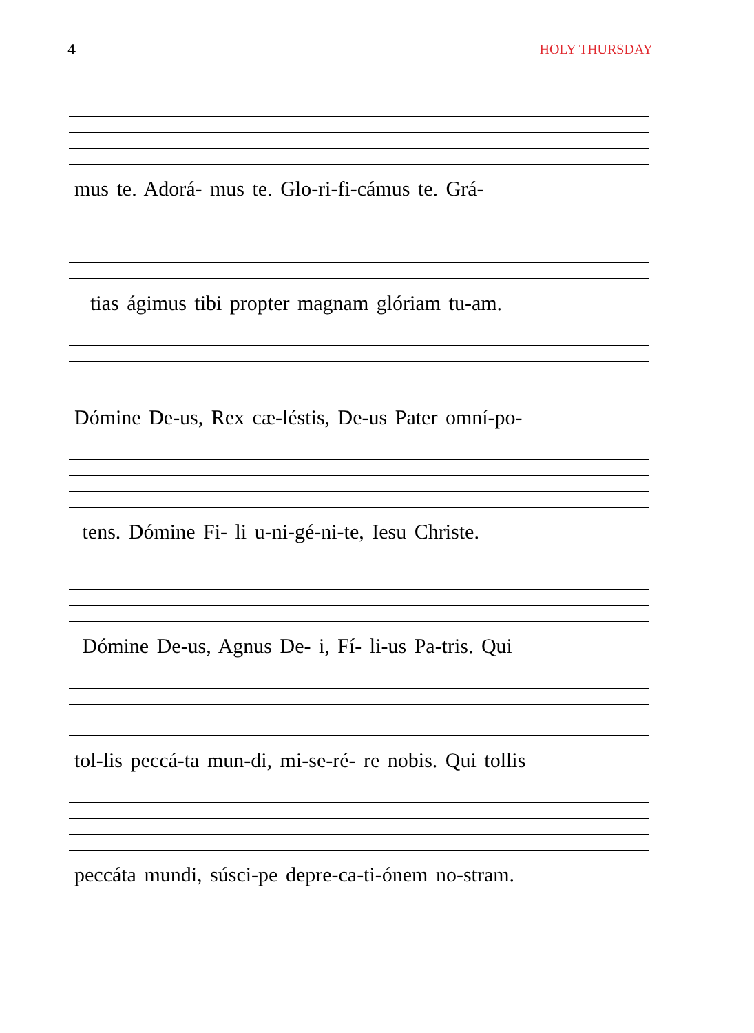4 HOLY THURSDAY
mus te. Adorá- mus te. Glo-ri-fi-cámus te. Grá-
tias ágimus tibi propter magnam glóriam tu-am.
Dómine De-us, Rex cæ-léstis, De-us Pater omní-po-
tens. Dómine Fi- li u-ni-gé-ni-te, Iesu Christe.
Dómine De-us, Agnus De- i, Fí- li-us Pa-tris. Qui
tol-lis peccá-ta mun-di, mi-se-ré- re nobis. Qui tollis
peccáta mundi, súsci-pe depre-ca-ti-ónem no-stram.